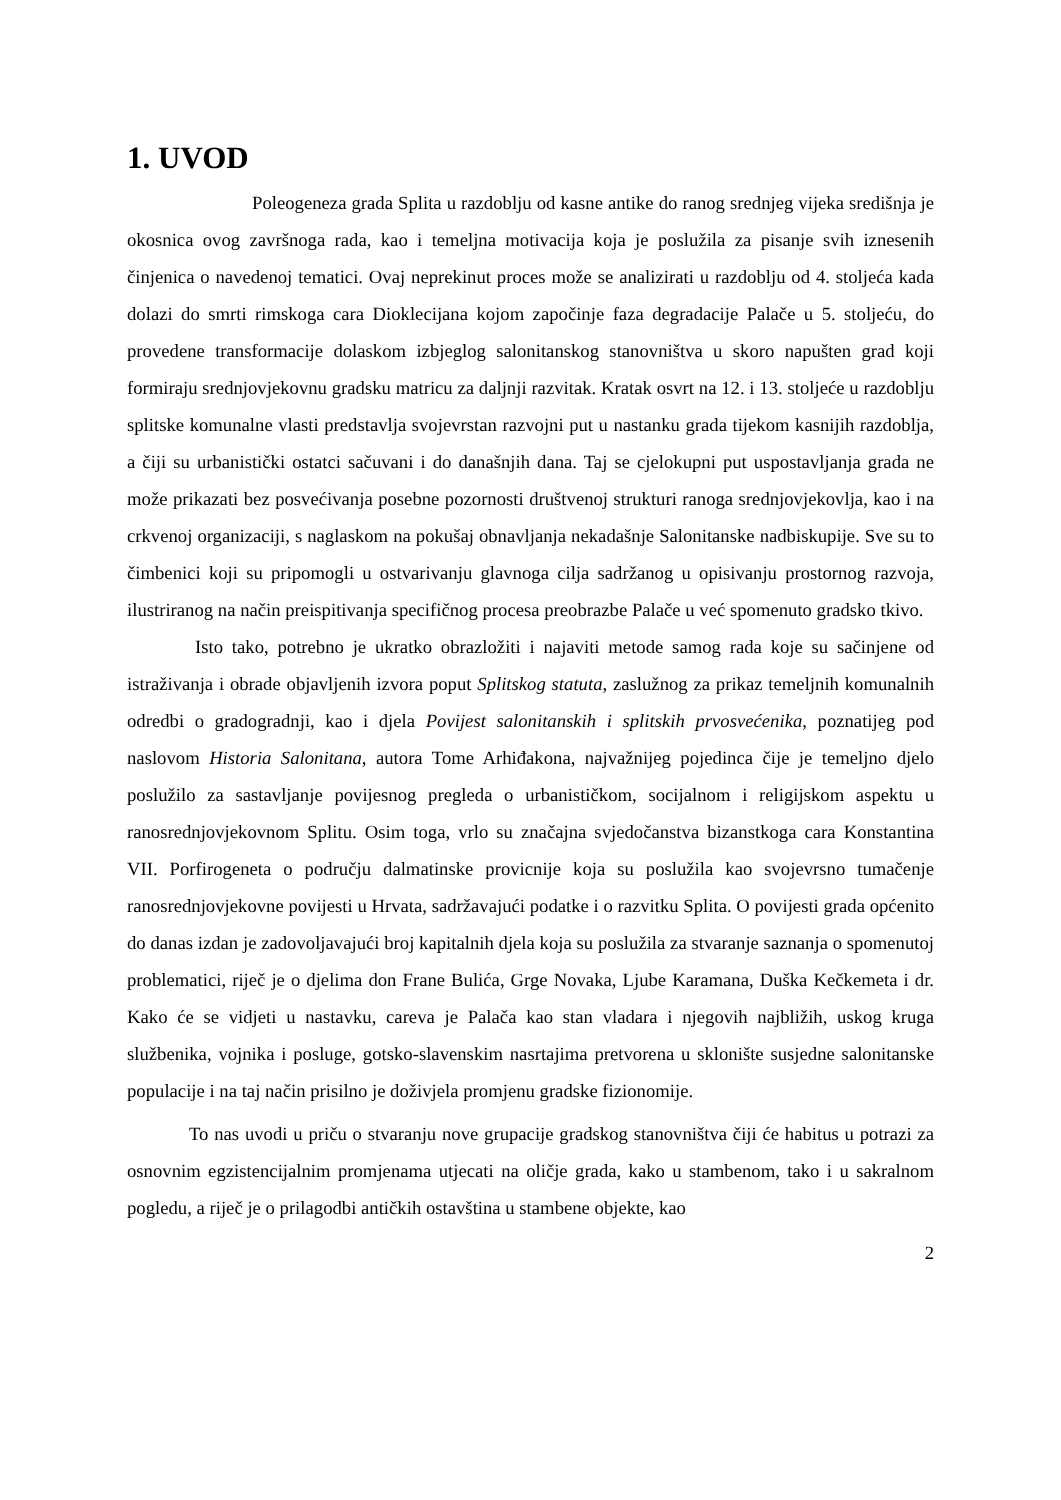1. UVOD
Poleogeneza grada Splita u razdoblju od kasne antike do ranog srednjeg vijeka središnja je okosnica ovog završnoga rada, kao i temeljna motivacija koja je poslužila za pisanje svih iznesenih činjenica o navedenoj tematici. Ovaj neprekinut proces može se analizirati u razdoblju od 4. stoljeća kada dolazi do smrti rimskoga cara Dioklecijana kojom započinje faza degradacije Palače u 5. stoljeću, do provedene transformacije dolaskom izbjeglog salonitanskog stanovništva u skoro napušten grad koji formiraju srednjovjekovnu gradsku matricu za daljnji razvitak. Kratak osvrt na 12. i 13. stoljeće u razdoblju splitske komunalne vlasti predstavlja svojevrstan razvojni put u nastanku grada tijekom kasnijih razdoblja, a čiji su urbanistički ostatci sačuvani i do današnjih dana. Taj se cjelokupni put uspostavljanja grada ne može prikazati bez posvećivanja posebne pozornosti društvenoj strukturi ranoga srednjovjekovlja, kao i na crkvenoj organizaciji, s naglaskom na pokušaj obnavljanja nekadašnje Salonitanske nadbiskupije. Sve su to čimbenici koji su pripomogli u ostvarivanju glavnoga cilja sadržanog u opisivanju prostornog razvoja, ilustriranog na način preispitivanja specifičnog procesa preobrazbe Palače u već spomenuto gradsko tkivo.
Isto tako, potrebno je ukratko obrazložiti i najaviti metode samog rada koje su sačinjene od istraživanja i obrade objavljenih izvora poput Splitskog statuta, zaslužnog za prikaz temeljnih komunalnih odredbi o gradogradnji, kao i djela Povijest salonitanskih i splitskih prvosvećenika, poznatijeg pod naslovom Historia Salonitana, autora Tome Arhiđakona, najvažnijeg pojedinca čije je temeljno djelo poslužilo za sastavljanje povijesnog pregleda o urbanističkom, socijalnom i religijskom aspektu u ranosrednjovjekovnom Splitu. Osim toga, vrlo su značajna svjedočanstva bizanstkoga cara Konstantina VII. Porfirogeneta o području dalmatinske provicnije koja su poslužila kao svojevrsno tumačenje ranosrednjovjekovne povijesti u Hrvata, sadržavajući podatke i o razvitku Splita. O povijesti grada općenito do danas izdan je zadovoljavajući broj kapitalnih djela koja su poslužila za stvaranje saznanja o spomenutoj problematici, riječ je o djelima don Frane Bulića, Grge Novaka, Ljube Karamana, Duška Kečkemeta i dr. Kako će se vidjeti u nastavku, careva je Palača kao stan vladara i njegovih najbližih, uskog kruga službenika, vojnika i posluge, gotsko-slavenskim nasrtajima pretvorena u sklonište susjedne salonitanske populacije i na taj način prisilno je doživjela promjenu gradske fizionomije.
To nas uvodi u priču o stvaranju nove grupacije gradskog stanovništva čiji će habitus u potrazi za osnovnim egzistencijalnim promjenama utjecati na oličje grada, kako u stambenom, tako i u sakralnom pogledu, a riječ je o prilagodbi antičkih ostavština u stambene objekte, kao
2